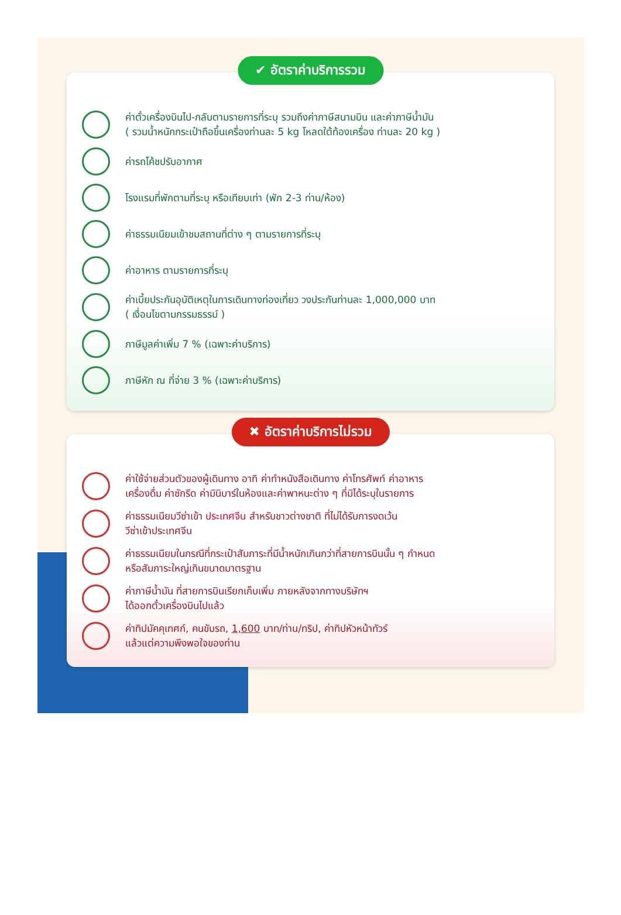✔ อัตราค่าบริการรวม
ค่าตั๋วเครื่องบินไป-กลับตามรายการที่ระบุ รวมถึงค่าภาษีสนามบิน และค่าภาษีน้ำมัน
( รวมน้ำหนักกระเป๋าถือขึ้นเครื่องท่านละ 5 kg โหลดใต้ท้องเครื่อง ท่านละ 20 kg )
ค่ารถโค้ชปรับอากาศ
โรงแรมที่พักตามที่ระบุ หรือเทียบเท่า (พัก 2-3 ท่าน/ห้อง)
ค่าธรรมเนียมเข้าชมสถานที่ต่าง ๆ ตามรายการที่ระบุ
ค่าอาหาร ตามรายการที่ระบุ
ค่าเบี้ยประกันอุบัติเหตุในการเดินทางท่องเที่ยว วงประกันท่านละ 1,000,000 บาท
( เงื่อนไขตามกรรมธรรม์ )
ภาษีมูลค่าเพิ่ม 7 % (เฉพาะค่าบริการ)
ภาษีหัก ณ ที่จ่าย 3 % (เฉพาะค่าบริการ)
✖ อัตราค่าบริการไม่รวม
ค่าใช้จ่ายส่วนตัวของผู้เดินทาง อาทิ ค่าทำหนังสือเดินทาง ค่าโทรศัพท์ ค่าอาหาร
เครื่องดื่ม ค่าซักรีด ค่ามินิบาร์ในห้องและค่าพาหนะต่าง ๆ ที่มิได้ระบุในรายการ
ค่าธรรมเนียมวีซ่าเข้า ประเทศจีน สำหรับชาวต่างชาติ ที่ไม่ได้รับการงดเว้น
วีซ่าเข้าประเทศจีน
ค่าธรรมเนียมในกรณีที่กระเป๋าสัมภาระที่มีน้ำหนักเกินกว่าที่สายการบินนั้น ๆ กำหนด
หรือสัมภาระใหญ่เกินขนาดมาตรฐาน
ค่าภาษีน้ำมัน ที่สายการบินเรียกเก็บเพิ่ม ภายหลังจากทางบริษัทฯ
ได้ออกตั๋วเครื่องบินไปแล้ว
ค่าทิปมัคคุเทศก์, คนขับรถ, 1,600 บาท/ท่าน/ทริป, ค่าทิปหัวหน้าทัวร์
แล้วแต่ความพึงพอใจของท่าน